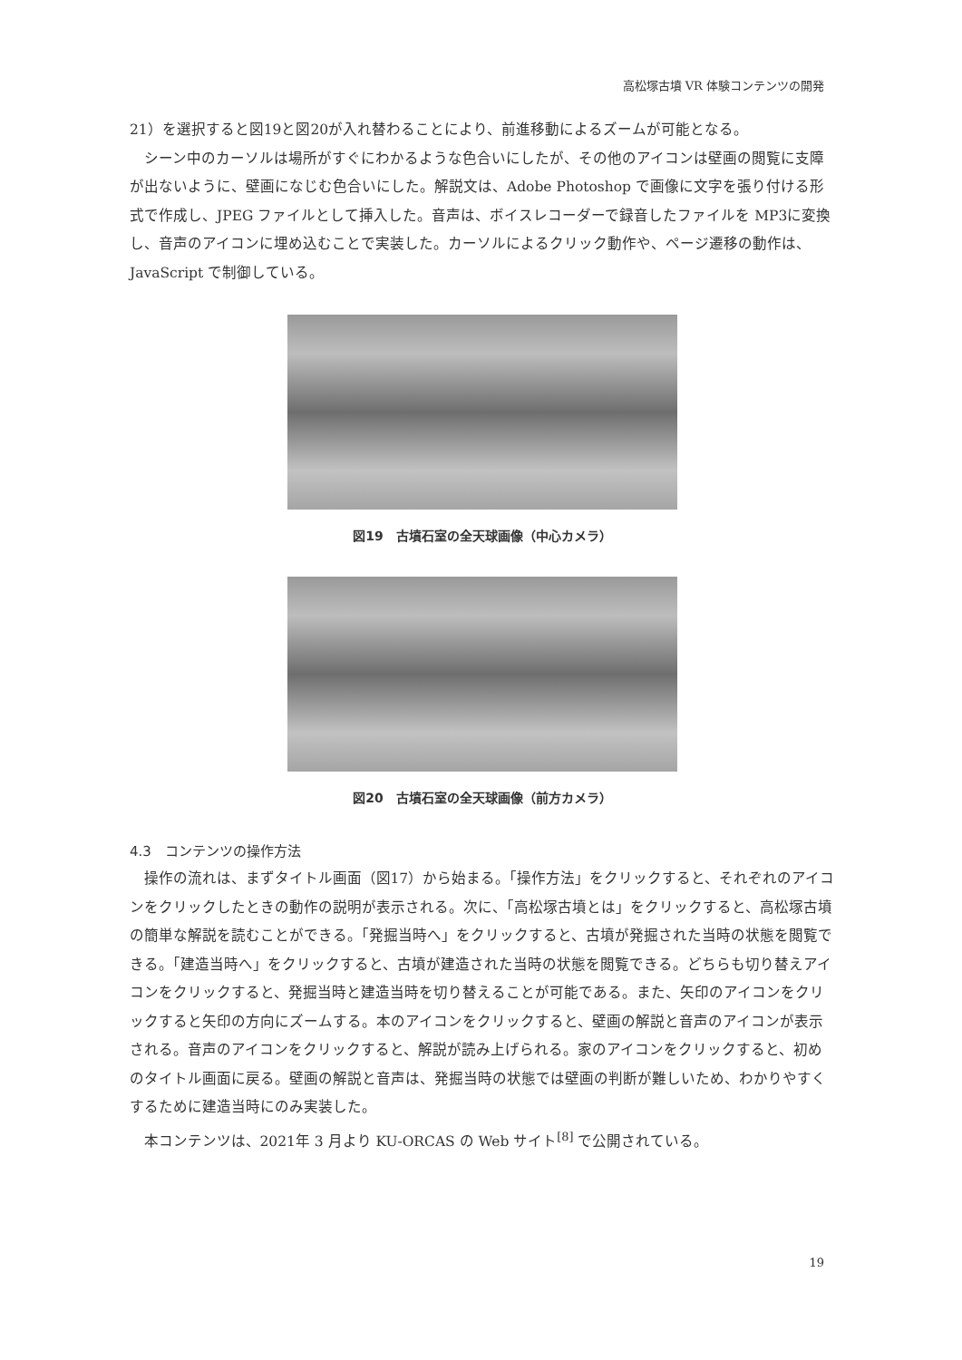高松塚古墳 VR 体験コンテンツの開発
21）を選択すると図19と図20が入れ替わることにより、前進移動によるズームが可能となる。
シーン中のカーソルは場所がすぐにわかるような色合いにしたが、その他のアイコンは壁画の閲覧に支障が出ないように、壁画になじむ色合いにした。解説文は、Adobe Photoshop で画像に文字を張り付ける形式で作成し、JPEG ファイルとして挿入した。音声は、ボイスレコーダーで録音したファイルを MP3に変換し、音声のアイコンに埋め込むことで実装した。カーソルによるクリック動作や、ページ遷移の動作は、JavaScript で制御している。
図19　古墳石室の全天球画像（中心カメラ）
図20　古墳石室の全天球画像（前方カメラ）
4.3　コンテンツの操作方法
操作の流れは、まずタイトル画面（図17）から始まる。「操作方法」をクリックすると、それぞれのアイコンをクリックしたときの動作の説明が表示される。次に、「高松塚古墳とは」をクリックすると、高松塚古墳の簡単な解説を読むことができる。「発掘当時へ」をクリックすると、古墳が発掘された当時の状態を閲覧できる。「建造当時へ」をクリックすると、古墳が建造された当時の状態を閲覧できる。どちらも切り替えアイコンをクリックすると、発掘当時と建造当時を切り替えることが可能である。また、矢印のアイコンをクリックすると矢印の方向にズームする。本のアイコンをクリックすると、壁画の解説と音声のアイコンが表示される。音声のアイコンをクリックすると、解説が読み上げられる。家のアイコンをクリックすると、初めのタイトル画面に戻る。壁画の解説と音声は、発掘当時の状態では壁画の判断が難しいため、わかりやすくするために建造当時にのみ実装した。
本コンテンツは、2021年 3 月より KU-ORCAS の Web サイト<sup>[8]</sup> で公開されている。
19